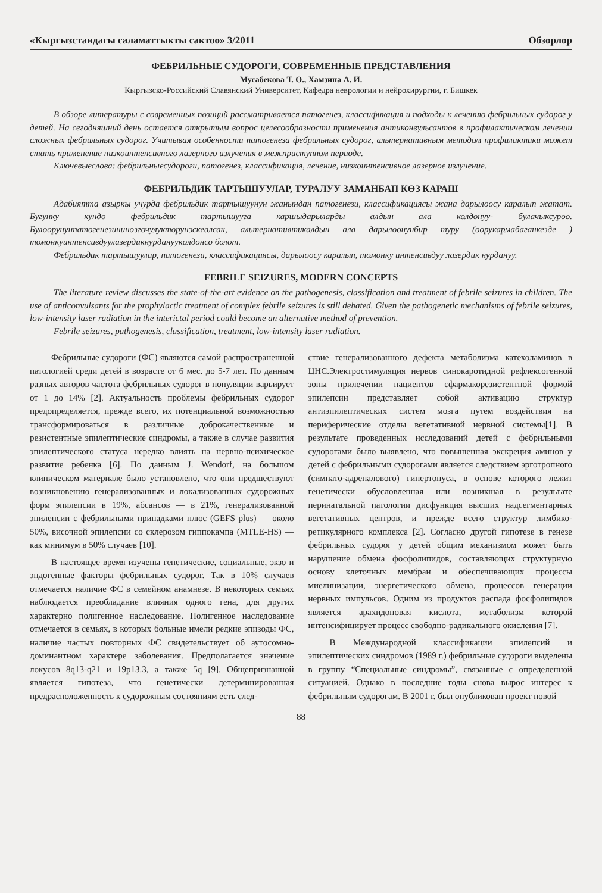«Кыргызстандагы саламаттыкты сактоо» 3/2011 Обзорлор
ФЕБРИЛЬНЫЕ СУДОРОГИ, СОВРЕМЕННЫЕ ПРЕДСТАВЛЕНИЯ
Мусабекова Т. О., Хамзина А. И.
Кыргызско-Российский Славянский Университет, Кафедра неврологии и нейрохирургии, г. Бишкек
В обзоре литературы с современных позиций рассматривается патогенез, классификация и подходы к лечению фебрильных судорог у детей. На сегодняшний день остается открытым вопрос целесообразности применения антиконвульсантов в профилактическом лечении сложных фебрильных судорог. Учитывая особенности патогенеза фебрильных судорог, альтернативным методом профилактики может стать применение низкоинтенсивного лазерного излучения в межприступном периоде.
Ключевыеслова: фебрильныесудороги, патогенез, классификация, лечение, низкоинтенсивное лазерное излучение.
ФЕБРИЛЬДИК ТАРТЫШУУЛАР, ТУРАЛУУ ЗАМАНБАП КӨЗ КАРАШ
Адабиятта азыркы учурда фебрильдик тартышуунун жанындан патогенези, классификациясы жана дарылоосу каралып жатат. Бугунку кундо фебрильдик тартышууга каршыдарыларды алдын ала колдонуу- булачыксуроо. Булоорунунпатогенезининозгочулукторунэскеалсак, альтернативтикалдын ала дарылоонунбир туру (оорукармабаганкезде ) томонкуинтенсивдуулазердикнурдануукoлдонсо болот.
Фебрильдик тартышуулар, патогенези, классификациясы, дарылоосу каралып, томонку интенсивдуу лазердик нурдануу.
FEBRILE SEIZURES, MODERN CONCEPTS
The literature review discusses the state-of-the-art evidence on the pathogenesis, classification and treatment of febrile seizures in children. The use of anticonvulsants for the prophylactic treatment of complex febrile seizures is still debated. Given the pathogenetic mechanisms of febrile seizures, low-intensity laser radiation in the interictal period could become an alternative method of prevention.
Febrile seizures, pathogenesis, classification, treatment, low-intensity laser radiation.
Фебрильные судороги (ФС) являются самой распространенной патологией среди детей в возрасте от 6 мес. до 5-7 лет. По данным разных авторов частота фебрильных судорог в популяции варьирует от 1 до 14% [2]. Актуальность проблемы фебрильных судорог предопределяется, прежде всего, их потенциальной возможностью трансформироваться в различные доброкачественные и резистентные эпилептические синдромы, а также в случае развития эпилептического статуса нередко влиять на нервно-психическое развитие ребенка [6]. По данным J. Wendorf, на большом клиническом материале было установлено, что они предшествуют возникновению генерализованных и локализованных судорожных форм эпилепсии в 19%, абсансов — в 21%, генерализованной эпилепсии с фебрильными припадками плюс (GEFS plus) — около 50%, височной эпилепсии со склерозом гиппокампа (MTLE-HS) — как минимум в 50% случаев [10].
В настоящее время изучены генетические, социальные, экзо и эндогенные факторы фебрильных судорог. Так в 10% случаев отмечается наличие ФС в семейном анамнезе. В некоторых семьях наблюдается преобладание влияния одного гена, для других характерно полигенное наследование. Полигенное наследование отмечается в семьях, в которых больные имели редкие эпизоды ФС, наличие частых повторных ФС свидетельствует об аутосомно-доминантном характере заболевания. Предполагается значение локусов 8q13-q21 и 19p13.3, а также 5q [9]. Общепризнанной является гипотеза, что генетически детерминированная предрасположенность к судорожным состояниям есть след-
ствие генерализованного дефекта метаболизма катехоламинов в ЦНС.Электростимуляция нервов синокаротидной рефлексогенной зоны прилечении пациентов сфармакорезистентной формой эпилепсии представляет собой активацию структур антиэпилептических систем мозга путем воздействия на периферические отделы вегетативной нервной системы[1]. В результате проведенных исследований детей с фебрильными судорогами было выявлено, что повышенная экскреция аминов у детей с фебрильными судорогами является следствием эрготропного (симпато-адреналового) гипертонуса, в основе которого лежит генетически обусловленная или возникшая в результате перинатальной патологии дисфункция высших надсегментарных вегетативных центров, и прежде всего структур лимбико-ретикулярного комплекса [2]. Согласно другой гипотезе в генезе фебрильных судорог у детей общим механизмом может быть нарушение обмена фосфолипидов, составляющих структурную основу клеточных мембран и обеспечивающих процессы миелинизации, энергетического обмена, процессов генерации нервных импульсов. Одним из продуктов распада фосфолипидов является арахидоновая кислота, метаболизм которой интенсифицирует процесс свободно-радикального окисления [7].
В Международной классификации эпилепсий и эпилептических синдромов (1989 г.) фебрильные судороги выделены в группу “Специальные синдромы”, связанные с определенной ситуацией. Однако в последние годы снова вырос интерес к фебрильным судорогам. В 2001 г. был опубликован проект новой
88